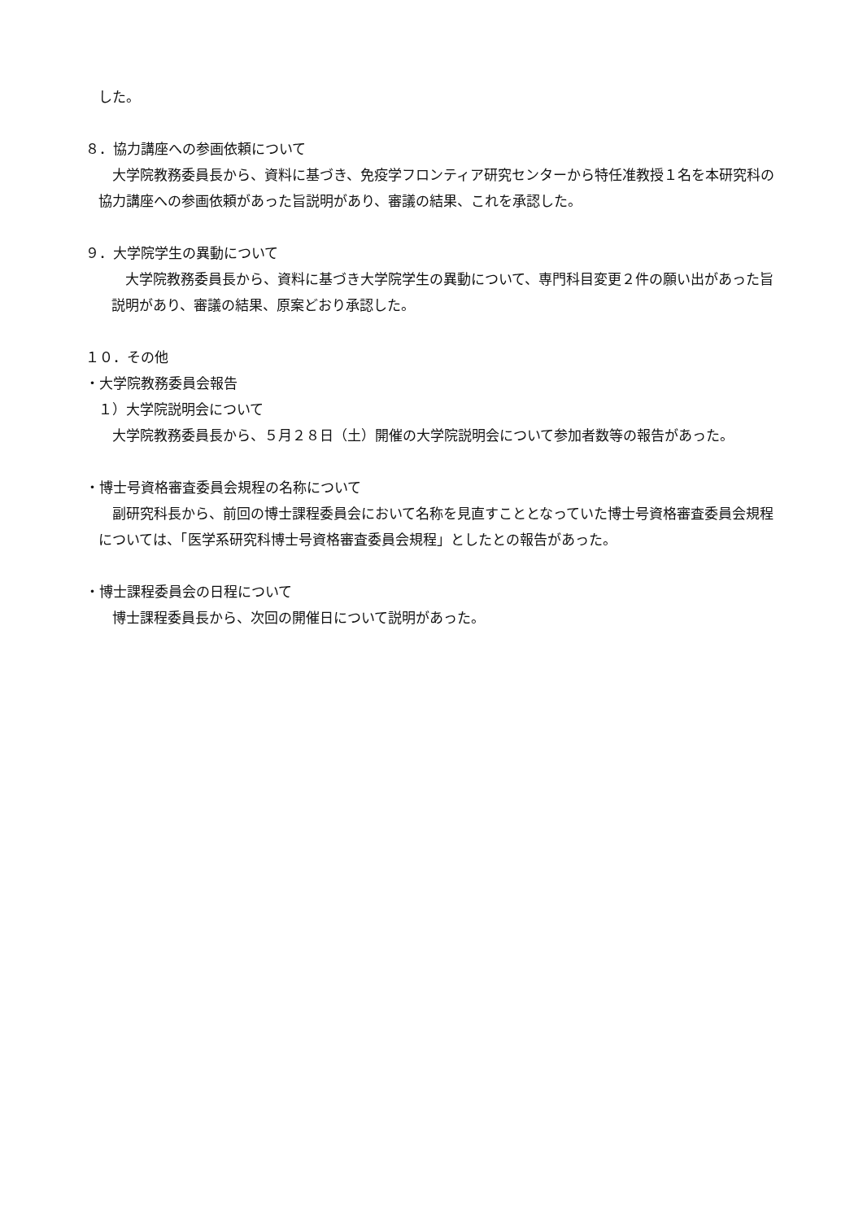した。
８．協力講座への参画依頼について
　大学院教務委員長から、資料に基づき、免疫学フロンティア研究センターから特任准教授１名を本研究科の協力講座への参画依頼があった旨説明があり、審議の結果、これを承認した。
９．大学院学生の異動について
　大学院教務委員長から、資料に基づき大学院学生の異動について、専門科目変更２件の願い出があった旨説明があり、審議の結果、原案どおり承認した。
１０．その他
・大学院教務委員会報告
１）大学院説明会について
　大学院教務委員長から、５月２８日（土）開催の大学院説明会について参加者数等の報告があった。
・博士号資格審査委員会規程の名称について
　副研究科長から、前回の博士課程委員会において名称を見直すこととなっていた博士号資格審査委員会規程については、「医学系研究科博士号資格審査委員会規程」としたとの報告があった。
・博士課程委員会の日程について
　博士課程委員長から、次回の開催日について説明があった。